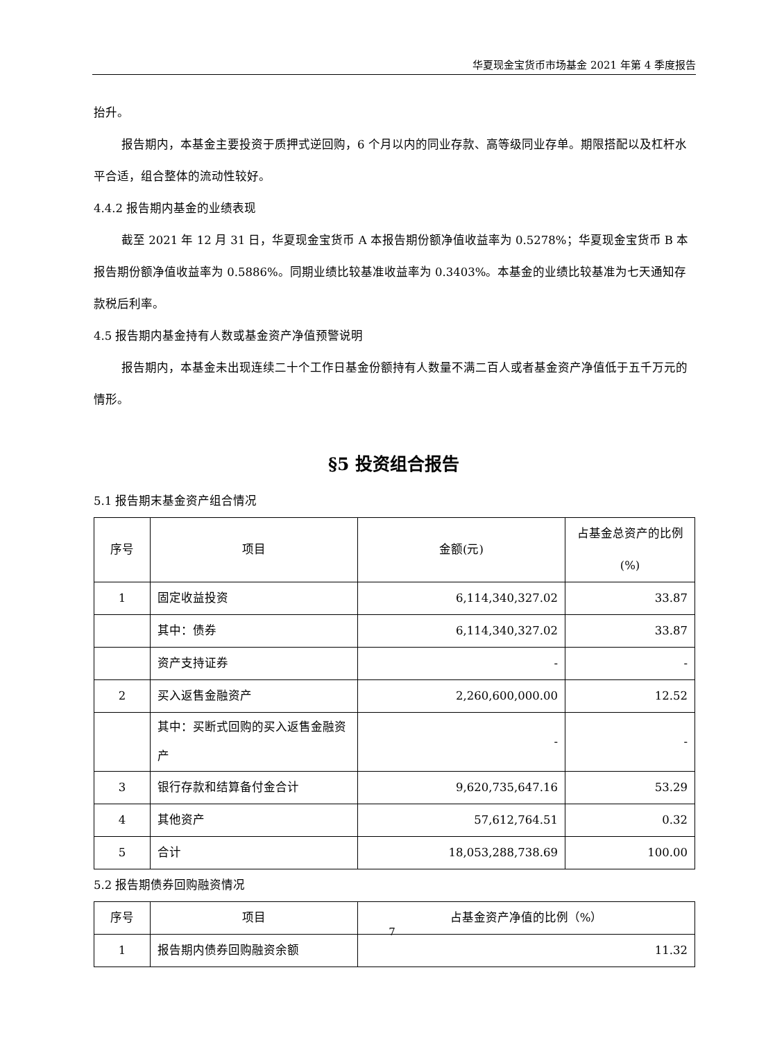华夏现金宝货币市场基金 2021 年第 4 季度报告
抬升。
报告期内，本基金主要投资于质押式逆回购，6 个月以内的同业存款、高等级同业存单。期限搭配以及杠杆水平合适，组合整体的流动性较好。
4.4.2 报告期内基金的业绩表现
截至 2021 年 12 月 31 日，华夏现金宝货币 A 本报告期份额净值收益率为 0.5278%；华夏现金宝货币 B 本报告期份额净值收益率为 0.5886%。同期业绩比较基准收益率为 0.3403%。本基金的业绩比较基准为七天通知存款税后利率。
4.5 报告期内基金持有人数或基金资产净值预警说明
报告期内，本基金未出现连续二十个工作日基金份额持有人数量不满二百人或者基金资产净值低于五千万元的情形。
§5 投资组合报告
5.1 报告期末基金资产组合情况
| 序号 | 项目 | 金额(元) | 占基金总资产的比例(%) |
| --- | --- | --- | --- |
| 1 | 固定收益投资 | 6,114,340,327.02 | 33.87 |
| | 其中：债券 | 6,114,340,327.02 | 33.87 |
| | 资产支持证券 | - | - |
| 2 | 买入返售金融资产 | 2,260,600,000.00 | 12.52 |
| | 其中：买断式回购的买入返售金融资产 | - | - |
| 3 | 银行存款和结算备付金合计 | 9,620,735,647.16 | 53.29 |
| 4 | 其他资产 | 57,612,764.51 | 0.32 |
| 5 | 合计 | 18,053,288,738.69 | 100.00 |
5.2 报告期债券回购融资情况
| 序号 | 项目 | 占基金资产净值的比例（%） |
| --- | --- | --- |
| 1 | 报告期内债券回购融资余额 | 11.32 |
7